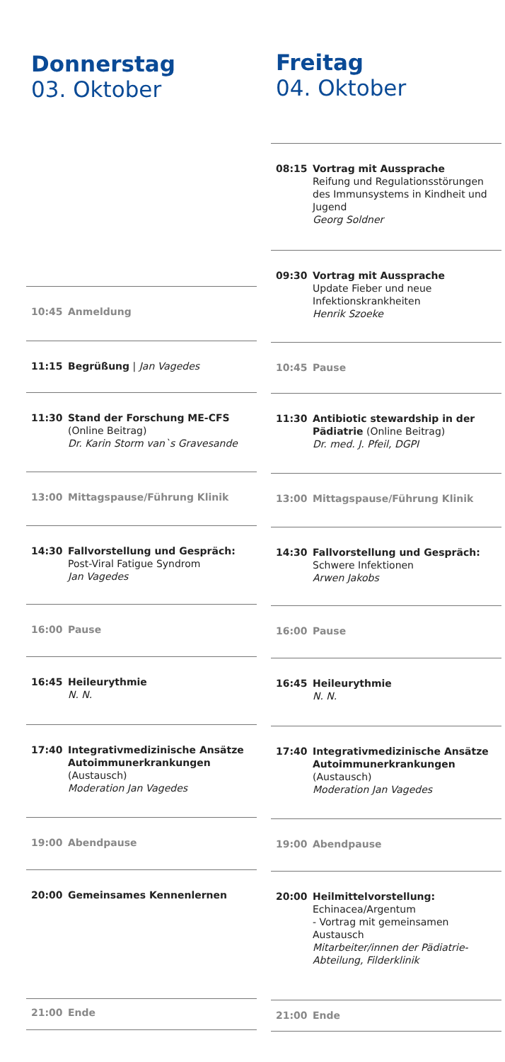Donnerstag
03. Oktober
10:45 Anmeldung
11:15 Begrüßung | Jan Vagedes
11:30 Stand der Forschung ME-CFS
(Online Beitrag)
Dr. Karin Storm van`s Gravesande
13:00 Mittagspause/Führung Klinik
14:30 Fallvorstellung und Gespräch:
Post-Viral Fatigue Syndrom
Jan Vagedes
16:00 Pause
16:45 Heileurythmie
N. N.
17:40 Integrativmedizinische Ansätze Autoimmunerkrankungen
(Austausch)
Moderation Jan Vagedes
19:00 Abendpause
20:00 Gemeinsames Kennenlernen
21:00 Ende
Freitag
04. Oktober
08:15 Vortrag mit Aussprache
Reifung und Regulationsstörungen des Immunsystems in Kindheit und Jugend
Georg Soldner
09:30 Vortrag mit Aussprache
Update Fieber und neue Infektionskrankheiten
Henrik Szoeke
10:45 Pause
11:30 Antibiotic stewardship in der Pädiatrie (Online Beitrag)
Dr. med. J. Pfeil, DGPI
13:00 Mittagspause/Führung Klinik
14:30 Fallvorstellung und Gespräch:
Schwere Infektionen
Arwen Jakobs
16:00 Pause
16:45 Heileurythmie
N. N.
17:40 Integrativmedizinische Ansätze Autoimmunerkrankungen
(Austausch)
Moderation Jan Vagedes
19:00 Abendpause
20:00 Heilmittelvorstellung:
Echinacea/Argentum
- Vortrag mit gemeinsamen Austausch
Mitarbeiter/innen der Pädiatrie-Abteilung, Filderklinik
21:00 Ende